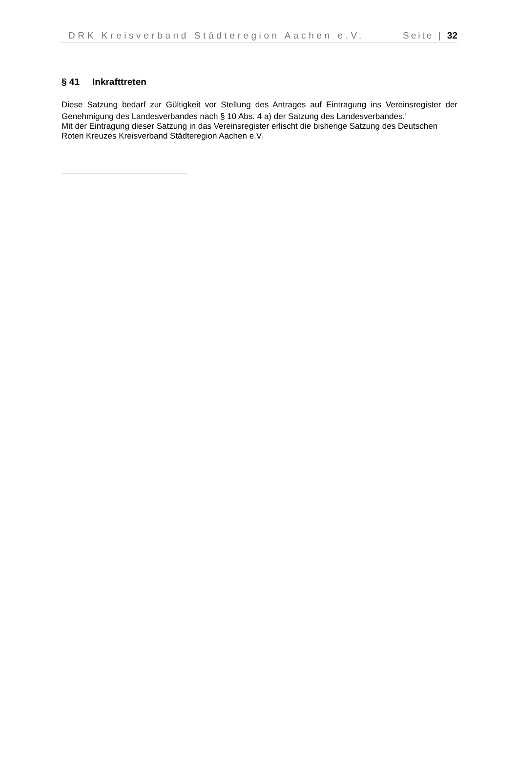DRK Kreisverband Städteregion Aachen e.V. Seite | 32
§ 41 Inkrafttreten
Diese Satzung bedarf zur Gültigkeit vor Stellung des Antrages auf Eintragung ins Vereinsregister der Genehmigung des Landesverbandes nach § 10 Abs. 4 a) der Satzung des Landesverbandes.<sup>i</sup>
Mit der Eintragung dieser Satzung in das Vereinsregister erlischt die bisherige Satzung des Deutschen Roten Kreuzes Kreisverband Städteregion Aachen e.V.